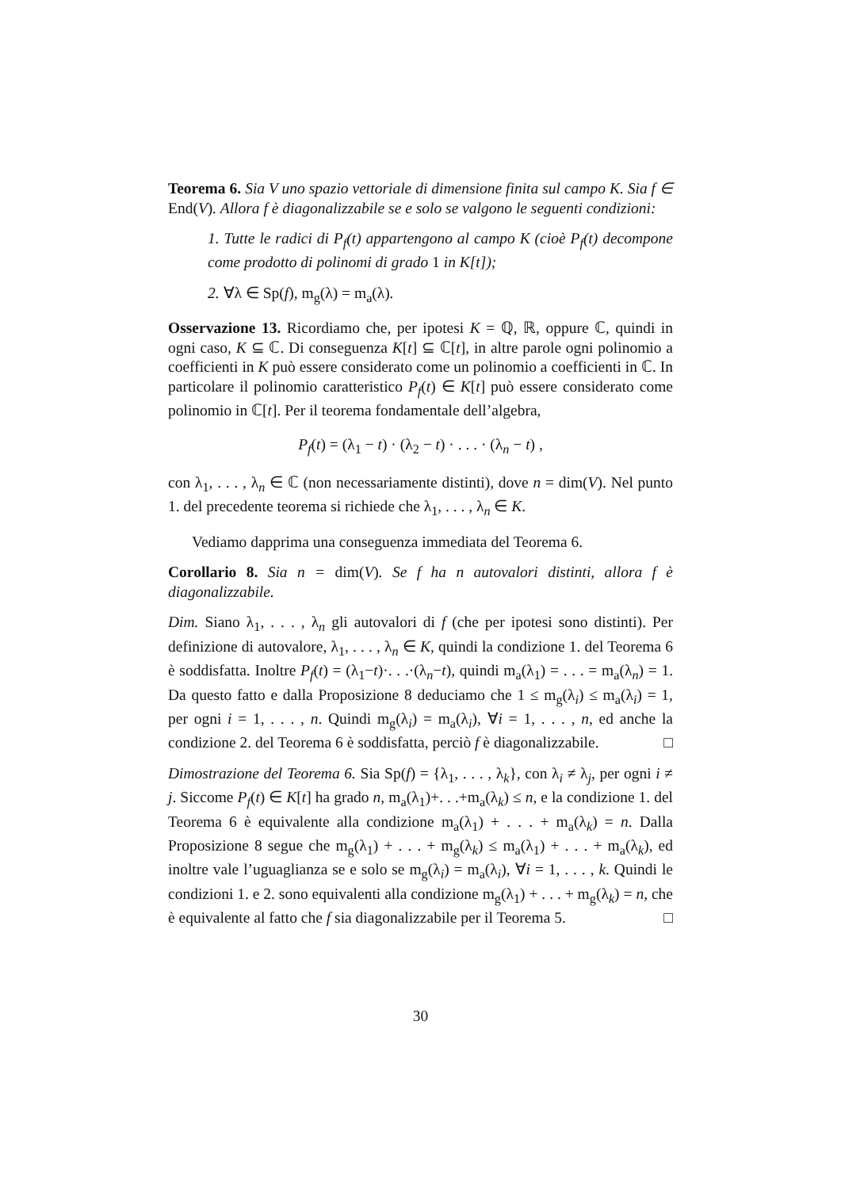Teorema 6. Sia V uno spazio vettoriale di dimensione finita sul campo K. Sia f ∈ End(V). Allora f è diagonalizzabile se e solo se valgono le seguenti condizioni:
1. Tutte le radici di P<sub>f</sub>(t) appartengono al campo K (cioè P<sub>f</sub>(t) decompone come prodotto di polinomi di grado 1 in K[t]);
2. ∀λ ∈ Sp(f), m<sub>g</sub>(λ) = m<sub>a</sub>(λ).
Osservazione 13. Ricordiamo che, per ipotesi K = ℚ, ℝ, oppure ℂ, quindi in ogni caso, K ⊆ ℂ. Di conseguenza K[t] ⊆ ℂ[t], in altre parole ogni polinomio a coefficienti in K può essere considerato come un polinomio a coefficienti in ℂ. In particolare il polinomio caratteristico P<sub>f</sub>(t) ∈ K[t] può essere considerato come polinomio in ℂ[t]. Per il teorema fondamentale dell’algebra,
P<sub>f</sub>(t) = (λ<sub>1</sub> − t) · (λ<sub>2</sub> − t) · . . . · (λ<sub>n</sub> − t) ,
con λ<sub>1</sub>, . . . , λ<sub>n</sub> ∈ ℂ (non necessariamente distinti), dove n = dim(V). Nel punto 1. del precedente teorema si richiede che λ<sub>1</sub>, . . . , λ<sub>n</sub> ∈ K.
Vediamo dapprima una conseguenza immediata del Teorema 6.
Corollario 8. Sia n = dim(V). Se f ha n autovalori distinti, allora f è diagonalizzabile.
Dim. Siano λ<sub>1</sub>, . . . , λ<sub>n</sub> gli autovalori di f (che per ipotesi sono distinti). Per definizione di autovalore, λ<sub>1</sub>, . . . , λ<sub>n</sub> ∈ K, quindi la condizione 1. del Teorema 6 è soddisfatta. Inoltre P<sub>f</sub>(t) = (λ<sub>1</sub>−t)·. . .·(λ<sub>n</sub>−t), quindi m<sub>a</sub>(λ<sub>1</sub>) = . . . = m<sub>a</sub>(λ<sub>n</sub>) = 1. Da questo fatto e dalla Proposizione 8 deduciamo che 1 ≤ m<sub>g</sub>(λ<sub>i</sub>) ≤ m<sub>a</sub>(λ<sub>i</sub>) = 1, per ogni i = 1, . . . , n. Quindi m<sub>g</sub>(λ<sub>i</sub>) = m<sub>a</sub>(λ<sub>i</sub>), ∀i = 1, . . . , n, ed anche la condizione 2. del Teorema 6 è soddisfatta, perciò f è diagonalizzabile. □
Dimostrazione del Teorema 6. Sia Sp(f) = {λ<sub>1</sub>, . . . , λ<sub>k</sub>}, con λ<sub>i</sub> ≠ λ<sub>j</sub>, per ogni i ≠ j. Siccome P<sub>f</sub>(t) ∈ K[t] ha grado n, m<sub>a</sub>(λ<sub>1</sub>)+. . .+m<sub>a</sub>(λ<sub>k</sub>) ≤ n, e la condizione 1. del Teorema 6 è equivalente alla condizione m<sub>a</sub>(λ<sub>1</sub>) + . . . + m<sub>a</sub>(λ<sub>k</sub>) = n. Dalla Proposizione 8 segue che m<sub>g</sub>(λ<sub>1</sub>) + . . . + m<sub>g</sub>(λ<sub>k</sub>) ≤ m<sub>a</sub>(λ<sub>1</sub>) + . . . + m<sub>a</sub>(λ<sub>k</sub>), ed inoltre vale l’uguaglianza se e solo se m<sub>g</sub>(λ<sub>i</sub>) = m<sub>a</sub>(λ<sub>i</sub>), ∀i = 1, . . . , k. Quindi le condizioni 1. e 2. sono equivalenti alla condizione m<sub>g</sub>(λ<sub>1</sub>) + . . . + m<sub>g</sub>(λ<sub>k</sub>) = n, che è equivalente al fatto che f sia diagonalizzabile per il Teorema 5. □
30